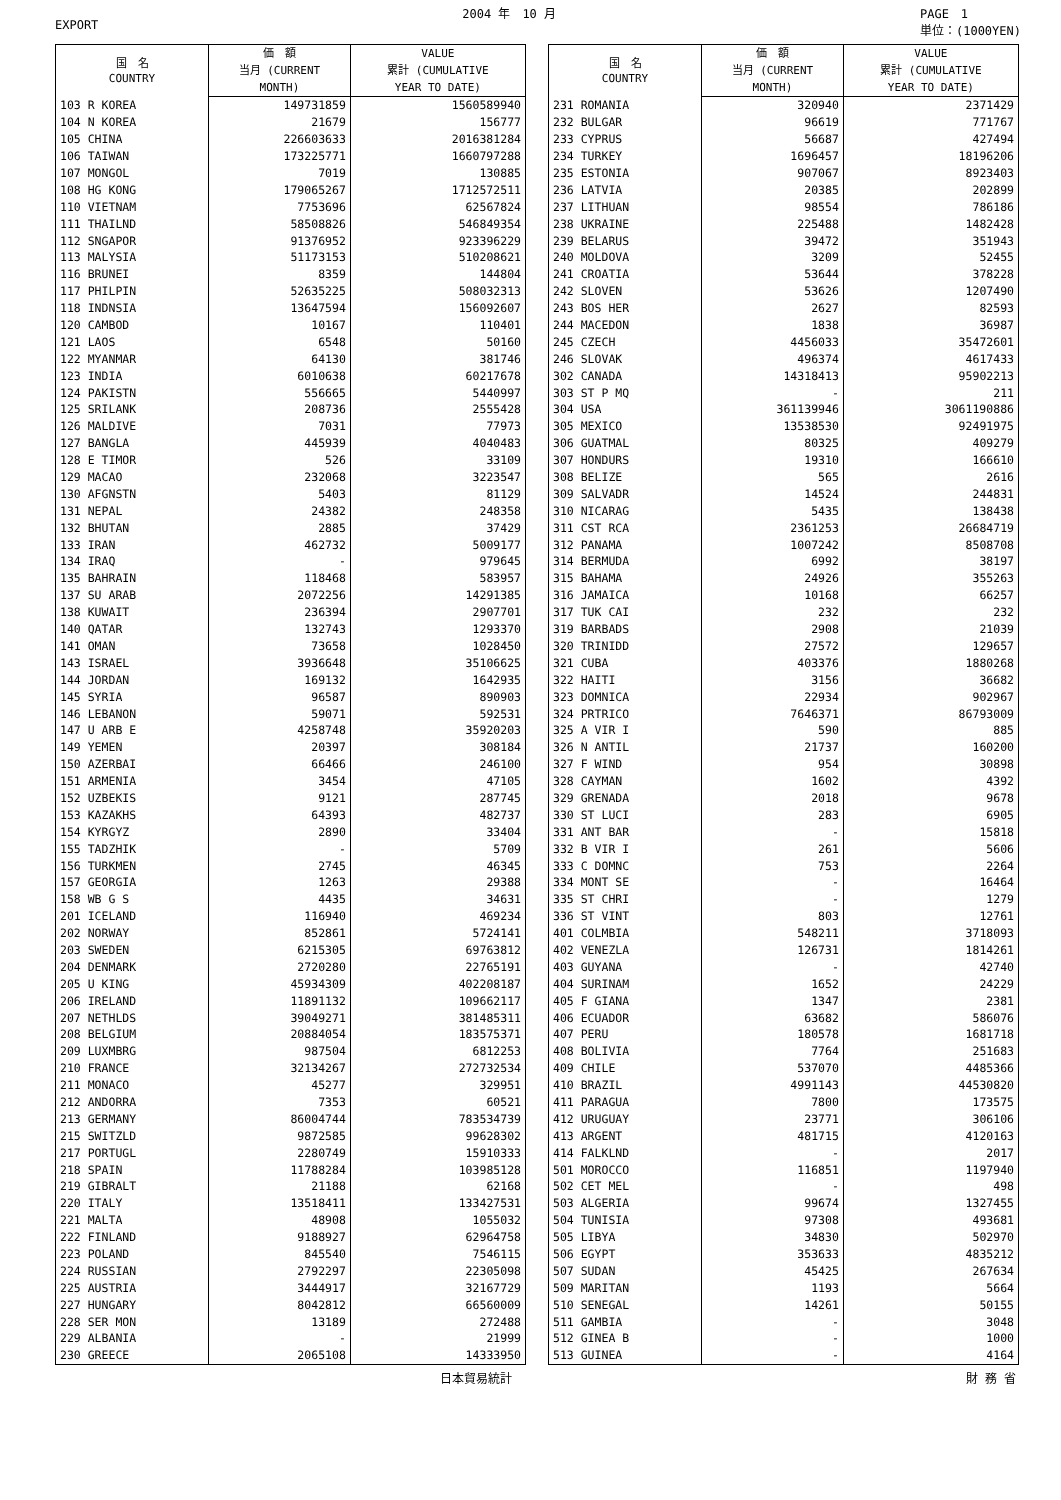EXPORT 2004 年　10 月 PAGE　1
単位：(1000YEN)
| 国 名 COUNTRY | 価 額 | VALUE |
| --- | --- | --- |
| | 当月 (CURRENT | 累計 (CUMULATIVE |
| | MONTH) | YEAR TO DATE) |
| 103 R KOREA | 149731859 | 1560589940 |
| 104 N KOREA | 21679 | 156777 |
| 105 CHINA | 226603633 | 2016381284 |
| 106 TAIWAN | 173225771 | 1660797288 |
| 107 MONGOL | 7019 | 130885 |
| 108 HG KONG | 179065267 | 1712572511 |
| 110 VIETNAM | 7753696 | 62567824 |
| 111 THAILND | 58508826 | 546849354 |
| 112 SNGAPOR | 91376952 | 923396229 |
| 113 MALYSIA | 51173153 | 510208621 |
| 116 BRUNEI | 8359 | 144804 |
| 117 PHILPIN | 52635225 | 508032313 |
| 118 INDNSIA | 13647594 | 156092607 |
| 120 CAMBOD | 10167 | 110401 |
| 121 LAOS | 6548 | 50160 |
| 122 MYANMAR | 64130 | 381746 |
| 123 INDIA | 6010638 | 60217678 |
| 124 PAKISTN | 556665 | 5440997 |
| 125 SRILANK | 208736 | 2555428 |
| 126 MALDIVE | 7031 | 77973 |
| 127 BANGLA | 445939 | 4040483 |
| 128 E TIMOR | 526 | 33109 |
| 129 MACAO | 232068 | 3223547 |
| 130 AFGNSTN | 5403 | 81129 |
| 131 NEPAL | 24382 | 248358 |
| 132 BHUTAN | 2885 | 37429 |
| 133 IRAN | 462732 | 5009177 |
| 134 IRAQ | - | 979645 |
| 135 BAHRAIN | 118468 | 583957 |
| 137 SU ARAB | 2072256 | 14291385 |
| 138 KUWAIT | 236394 | 2907701 |
| 140 QATAR | 132743 | 1293370 |
| 141 OMAN | 73658 | 1028450 |
| 143 ISRAEL | 3936648 | 35106625 |
| 144 JORDAN | 169132 | 1642935 |
| 145 SYRIA | 96587 | 890903 |
| 146 LEBANON | 59071 | 592531 |
| 147 U ARB E | 4258748 | 35920203 |
| 149 YEMEN | 20397 | 308184 |
| 150 AZERBAI | 66466 | 246100 |
| 151 ARMENIA | 3454 | 47105 |
| 152 UZBEKIS | 9121 | 287745 |
| 153 KAZAKHS | 64393 | 482737 |
| 154 KYRGYZ | 2890 | 33404 |
| 155 TADZHIK | - | 5709 |
| 156 TURKMEN | 2745 | 46345 |
| 157 GEORGIA | 1263 | 29388 |
| 158 WB G S | 4435 | 34631 |
| 201 ICELAND | 116940 | 469234 |
| 202 NORWAY | 852861 | 5724141 |
| 203 SWEDEN | 6215305 | 69763812 |
| 204 DENMARK | 2720280 | 22765191 |
| 205 U KING | 45934309 | 402208187 |
| 206 IRELAND | 11891132 | 109662117 |
| 207 NETHLDS | 39049271 | 381485311 |
| 208 BELGIUM | 20884054 | 183575371 |
| 209 LUXMBRG | 987504 | 6812253 |
| 210 FRANCE | 32134267 | 272732534 |
| 211 MONACO | 45277 | 329951 |
| 212 ANDORRA | 7353 | 60521 |
| 213 GERMANY | 86004744 | 783534739 |
| 215 SWITZLD | 9872585 | 99628302 |
| 217 PORTUGL | 2280749 | 15910333 |
| 218 SPAIN | 11788284 | 103985128 |
| 219 GIBRALT | 21188 | 62168 |
| 220 ITALY | 13518411 | 133427531 |
| 221 MALTA | 48908 | 1055032 |
| 222 FINLAND | 9188927 | 62964758 |
| 223 POLAND | 845540 | 7546115 |
| 224 RUSSIAN | 2792297 | 22305098 |
| 225 AUSTRIA | 3444917 | 32167729 |
| 227 HUNGARY | 8042812 | 66560009 |
| 228 SER MON | 13189 | 272488 |
| 229 ALBANIA | - | 21999 |
| 230 GREECE | 2065108 | 14333950 |
| 国 名 COUNTRY | 価 額 | VALUE |
| --- | --- | --- |
| | 当月 (CURRENT | 累計 (CUMULATIVE |
| | MONTH) | YEAR TO DATE) |
| 231 ROMANIA | 320940 | 2371429 |
| 232 BULGAR | 96619 | 771767 |
| 233 CYPRUS | 56687 | 427494 |
| 234 TURKEY | 1696457 | 18196206 |
| 235 ESTONIA | 907067 | 8923403 |
| 236 LATVIA | 20385 | 202899 |
| 237 LITHUAN | 98554 | 786186 |
| 238 UKRAINE | 225488 | 1482428 |
| 239 BELARUS | 39472 | 351943 |
| 240 MOLDOVA | 3209 | 52455 |
| 241 CROATIA | 53644 | 378228 |
| 242 SLOVEN | 53626 | 1207490 |
| 243 BOS HER | 2627 | 82593 |
| 244 MACEDON | 1838 | 36987 |
| 245 CZECH | 4456033 | 35472601 |
| 246 SLOVAK | 496374 | 4617433 |
| 302 CANADA | 14318413 | 95902213 |
| 303 ST P MQ | - | 211 |
| 304 USA | 361139946 | 3061190886 |
| 305 MEXICO | 13538530 | 92491975 |
| 306 GUATMAL | 80325 | 409279 |
| 307 HONDURS | 19310 | 166610 |
| 308 BELIZE | 565 | 2616 |
| 309 SALVADR | 14524 | 244831 |
| 310 NICARAG | 5435 | 138438 |
| 311 CST RCA | 2361253 | 26684719 |
| 312 PANAMA | 1007242 | 8508708 |
| 314 BERMUDA | 6992 | 38197 |
| 315 BAHAMA | 24926 | 355263 |
| 316 JAMAICA | 10168 | 66257 |
| 317 TUK CAI | 232 | 232 |
| 319 BARBADS | 2908 | 21039 |
| 320 TRINIDD | 27572 | 129657 |
| 321 CUBA | 403376 | 1880268 |
| 322 HAITI | 3156 | 36682 |
| 323 DOMNICA | 22934 | 902967 |
| 324 PRTRICO | 7646371 | 86793009 |
| 325 A VIR I | 590 | 885 |
| 326 N ANTIL | 21737 | 160200 |
| 327 F WIND | 954 | 30898 |
| 328 CAYMAN | 1602 | 4392 |
| 329 GRENADA | 2018 | 9678 |
| 330 ST LUCI | 283 | 6905 |
| 331 ANT BAR | - | 15818 |
| 332 B VIR I | 261 | 5606 |
| 333 C DOMNC | 753 | 2264 |
| 334 MONT SE | - | 16464 |
| 335 ST CHRI | - | 1279 |
| 336 ST VINT | 803 | 12761 |
| 401 COLMBIA | 548211 | 3718093 |
| 402 VENEZLA | 126731 | 1814261 |
| 403 GUYANA | - | 42740 |
| 404 SURINAM | 1652 | 24229 |
| 405 F GIANA | 1347 | 2381 |
| 406 ECUADOR | 63682 | 586076 |
| 407 PERU | 180578 | 1681718 |
| 408 BOLIVIA | 7764 | 251683 |
| 409 CHILE | 537070 | 4485366 |
| 410 BRAZIL | 4991143 | 44530820 |
| 411 PARAGUA | 7800 | 173575 |
| 412 URUGUAY | 23771 | 306106 |
| 413 ARGENT | 481715 | 4120163 |
| 414 FALKLND | - | 2017 |
| 501 MOROCCO | 116851 | 1197940 |
| 502 CET MEL | - | 498 |
| 503 ALGERIA | 99674 | 1327455 |
| 504 TUNISIA | 97308 | 493681 |
| 505 LIBYA | 34830 | 502970 |
| 506 EGYPT | 353633 | 4835212 |
| 507 SUDAN | 45425 | 267634 |
| 509 MARITAN | 1193 | 5664 |
| 510 SENEGAL | 14261 | 50155 |
| 511 GAMBIA | - | 3048 |
| 512 GINEA B | - | 1000 |
| 513 GUINEA | - | 4164 |
日本貿易統計 財 務 省